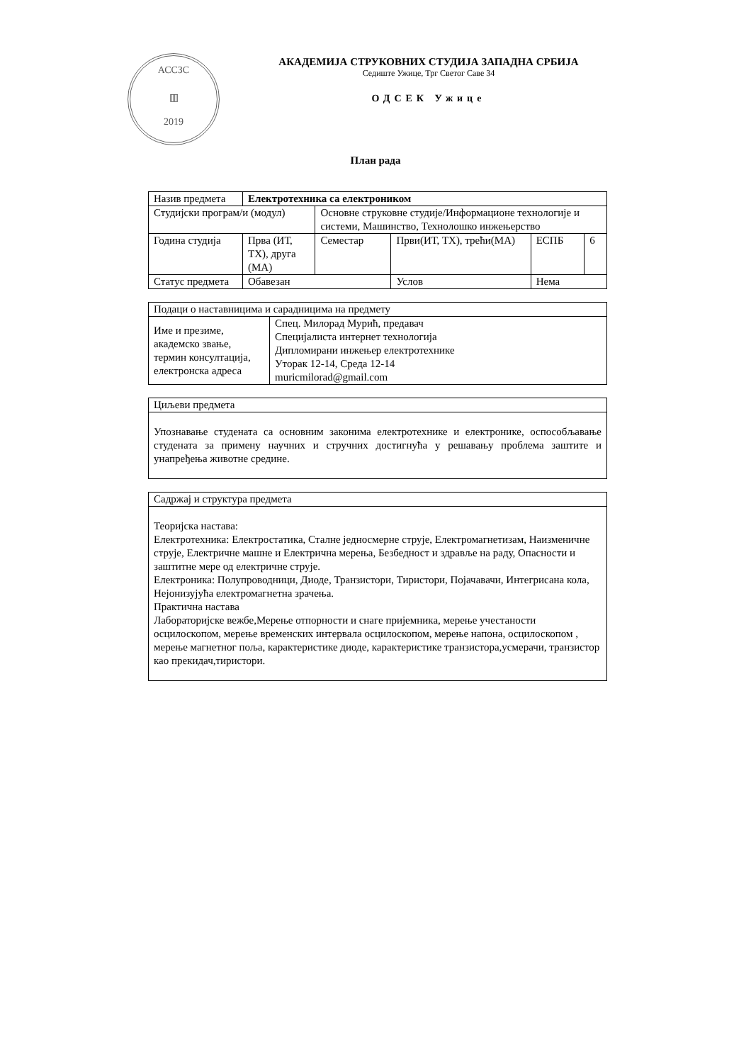АССЗС
▥
2019
АКАДЕМИЈА СТРУКОВНИХ СТУДИЈА ЗАПАДНА СРБИЈА
Седиште Ужице, Трг Светог Саве 34
ОДСЕК Ужице
План рада
| Назив предмета | Електротехника са електроником | | | | | |
| Студијски програм/и (модул) | | Основне струковне студије/Информационе технологије и системи, Машинство, Технолошко инжењерство | | | | |
| Година студија | Прва (ИТ, ТХ), друга (МА) | Семестар | Први(ИТ, ТХ), трећи(МА) | | ЕСПБ | 6 |
| Статус предмета | Обавезан | | Услов | Нема | | |
| Подаци о наставницима и сарадницима на предмету | |
| Име и презиме, академско звање, термин консултација, електронска адреса | Спец. Милорад Мурић, предавач Специјалиста интернет технологија Дипломирани инжењер електротехнике Уторак 12-14, Среда 12-14 muricmilorad@gmail.com |
| Циљеви предмета |
| Упознавање студената са основним законима електротехнике и електронике, оспособљавање студената за примену научних и стручних достигнућа у решавању проблема заштите и унапређења животне средине. |
| Садржај и структура предмета |
| Теоријска настава: Електротехника: Електростатика, Сталне једносмерне струје, Електромагнетизам, Наизменичне струје, Електричне машне и Електрична мерења, Безбедност и здравље на раду, Опасности и заштитне мере од електричне струје. Електроника: Полупроводници, Диоде, Транзистори, Тиристори, Појачавачи, Интегрисана кола, Нејонизујућа електромагнетна зрачења. Практична настава Лабораторијске вежбе,Мерење отпорности и снаге пријемника, мерење учестаности осцилоскопом, мерење временских интервала осцилоскопом, мерење напона, осцилоскопом , мерење магнетног поља, карактеристике диоде, карактеристике транзистора,усмерачи, транзистор као прекидач,тиристори. |